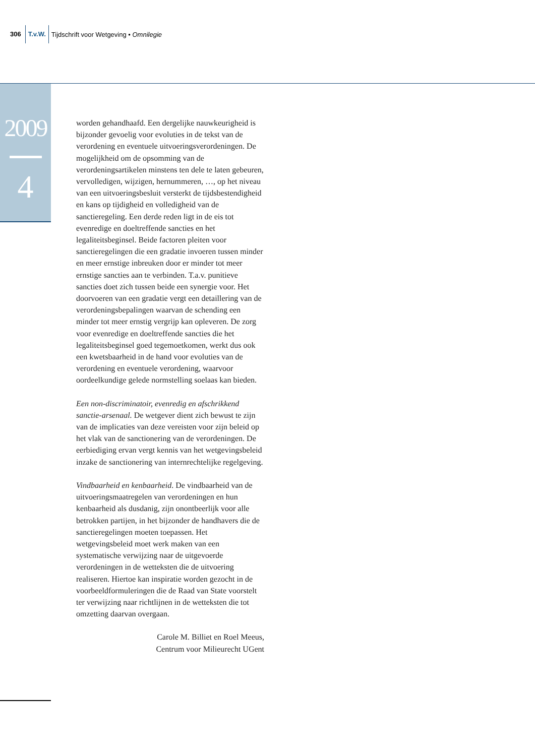306 T.v.W. Tijdschrift voor Wetgeving • Omnilegie
2009
4
worden gehandhaafd. Een dergelijke nauwkeurigheid is bijzonder gevoelig voor evoluties in de tekst van de verordening en eventuele uitvoeringsverordeningen. De mogelijkheid om de opsomming van de verordeningsartikelen minstens ten dele te laten gebeuren, vervolledigen, wijzigen, hernummeren, …, op het niveau van een uitvoeringsbesluit versterkt de tijdsbestendigheid en kans op tijdigheid en volledigheid van de sanctieregeling. Een derde reden ligt in de eis tot evenredige en doeltreffende sancties en het legaliteitsbeginsel. Beide factoren pleiten voor sanctieregelingen die een gradatie invoeren tussen minder en meer ernstige inbreuken door er minder tot meer ernstige sancties aan te verbinden. T.a.v. punitieve sancties doet zich tussen beide een synergie voor. Het doorvoeren van een gradatie vergt een detaillering van de verordeningsbepalingen waarvan de schending een minder tot meer ernstig vergrijp kan opleveren. De zorg voor evenredige en doeltreffende sancties die het legaliteitsbeginsel goed tegemoetkomen, werkt dus ook een kwetsbaarheid in de hand voor evoluties van de verordening en eventuele verordening, waarvoor oordeelkundige gelede normstelling soelaas kan bieden.
Een non-discriminatoir, evenredig en afschrikkend sanctie-arsenaal. De wetgever dient zich bewust te zijn van de implicaties van deze vereisten voor zijn beleid op het vlak van de sanctionering van de verordeningen. De eerbiediging ervan vergt kennis van het wetgevingsbeleid inzake de sanctionering van internrechtelijke regelgeving.
Vindbaarheid en kenbaarheid. De vindbaarheid van de uitvoeringsmaatregelen van verordeningen en hun kenbaarheid als dusdanig, zijn onontbeerlijk voor alle betrokken partijen, in het bijzonder de handhavers die de sanctieregelingen moeten toepassen. Het wetgevingsbeleid moet werk maken van een systematische verwijzing naar de uitgevoerde verordeningen in de wetteksten die de uitvoering realiseren. Hiertoe kan inspiratie worden gezocht in de voorbeeldformuleringen die de Raad van State voorstelt ter verwijzing naar richtlijnen in de wetteksten die tot omzetting daarvan overgaan.
Carole M. Billiet en Roel Meeus,
Centrum voor Milieurecht UGent